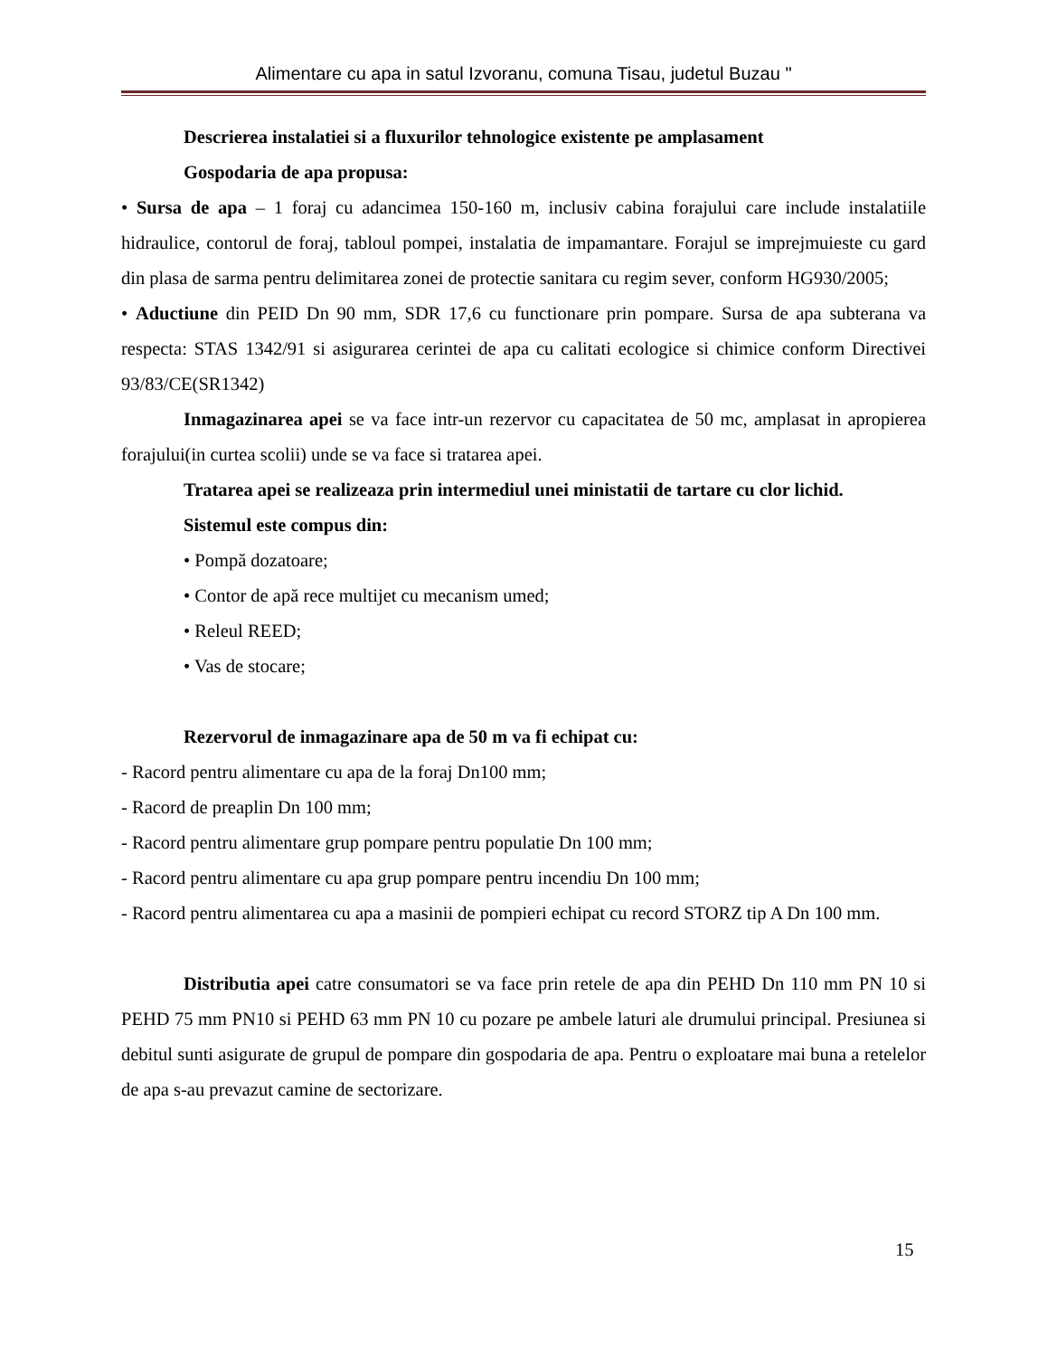Alimentare cu apa in satul Izvoranu, comuna Tisau, judetul Buzau "
Descrierea instalatiei si a fluxurilor tehnologice existente pe amplasament
Gospodaria de apa propusa:
• Sursa de apa – 1 foraj cu adancimea 150-160 m, inclusiv cabina forajului care include instalatiile hidraulice, contorul de foraj, tabloul pompei, instalatia de impamantare. Forajul se imprejmuieste cu gard din plasa de sarma pentru delimitarea zonei de protectie sanitara cu regim sever, conform HG930/2005;
• Aductiune din PEID Dn 90 mm, SDR 17,6 cu functionare prin pompare. Sursa de apa subterana va respecta: STAS 1342/91 si asigurarea cerintei de apa cu calitati ecologice si chimice conform Directivei 93/83/CE(SR1342)
Inmagazinarea apei se va face intr-un rezervor cu capacitatea de 50 mc, amplasat in apropierea forajului(in curtea scolii) unde se va face si tratarea apei.
Tratarea apei se realizeaza prin intermediul unei ministatii de tartare cu clor lichid.
Sistemul este compus din:
• Pompă dozatoare;
• Contor de apă rece multijet cu mecanism umed;
• Releul REED;
• Vas de stocare;
Rezervorul de inmagazinare apa de 50 m va fi echipat cu:
- Racord pentru alimentare cu apa de la foraj Dn100 mm;
- Racord de preaplin Dn 100 mm;
- Racord pentru alimentare grup pompare pentru populatie Dn 100 mm;
- Racord pentru alimentare cu apa grup pompare pentru incendiu Dn 100 mm;
- Racord pentru alimentarea cu apa a masinii de pompieri echipat cu record STORZ tip A Dn 100 mm.
Distributia apei catre consumatori se va face prin retele de apa din PEHD Dn 110 mm PN 10 si PEHD 75 mm PN10 si PEHD 63 mm PN 10 cu pozare pe ambele laturi ale drumului principal. Presiunea si debitul sunti asigurate de grupul de pompare din gospodaria de apa. Pentru o exploatare mai buna a retelelor de apa s-au prevazut camine de sectorizare.
15